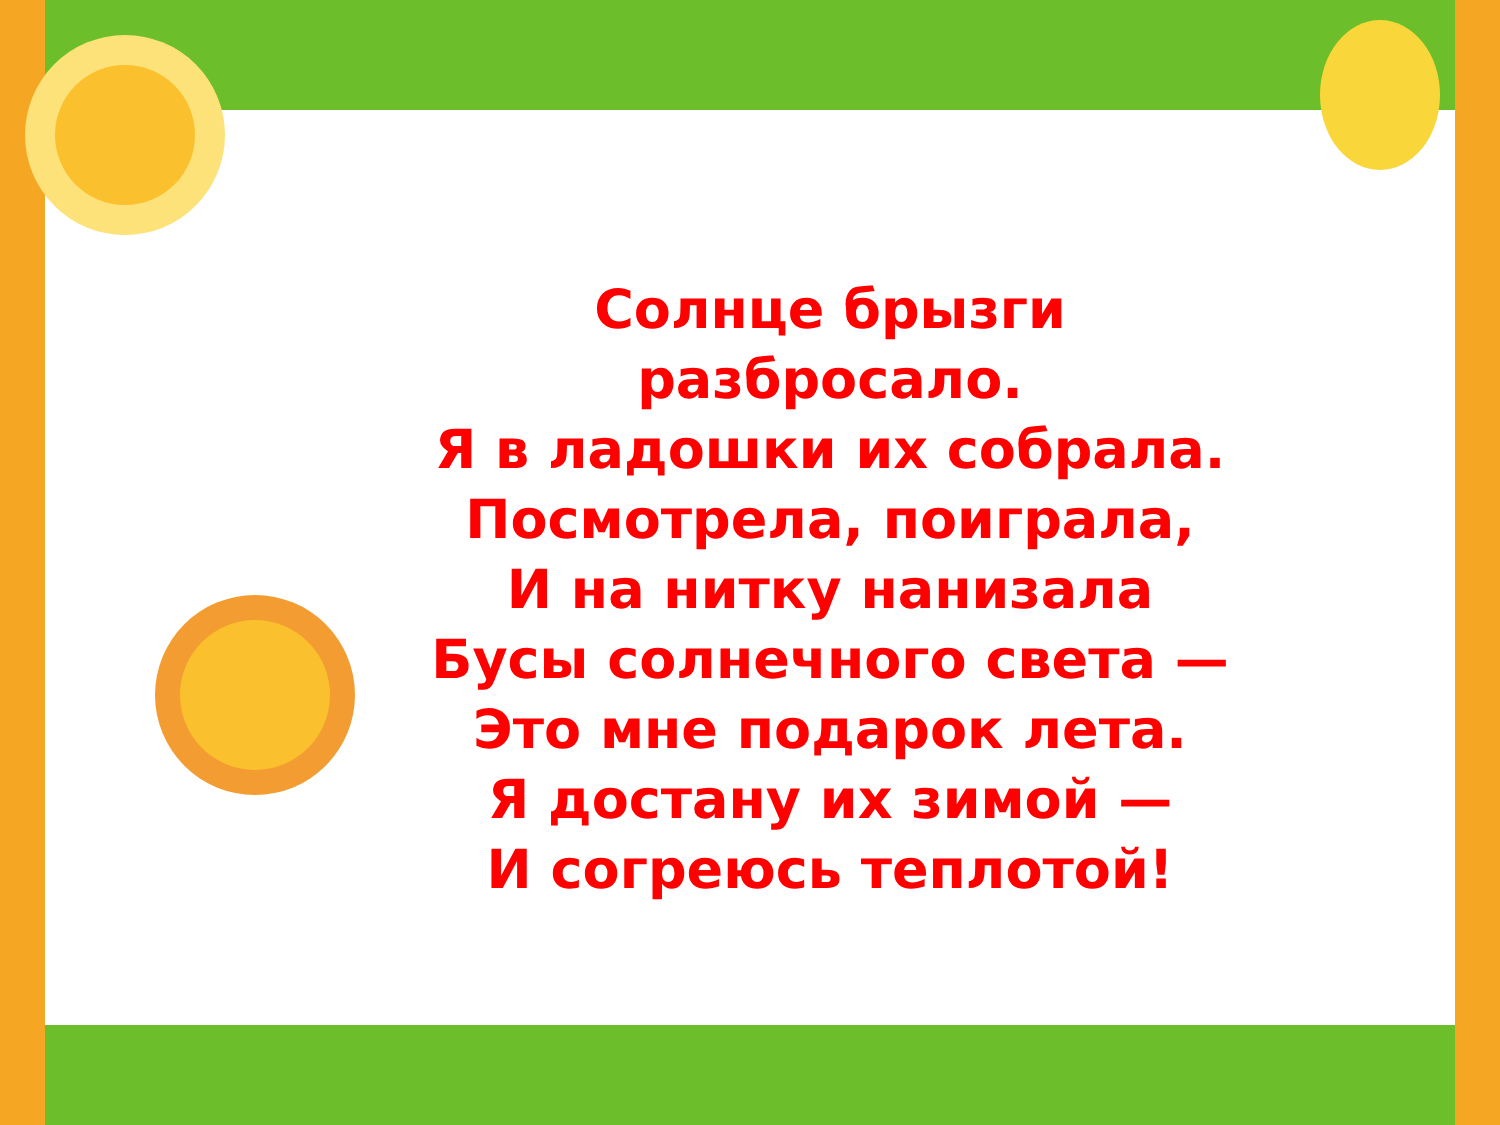Солнце брызги разбросало.
Я в ладошки их собрала.
Посмотрела, поиграла,
И на нитку нанизала
Бусы солнечного света —
Это мне подарок лета.
Я достану их зимой —
И согреюсь теплотой!